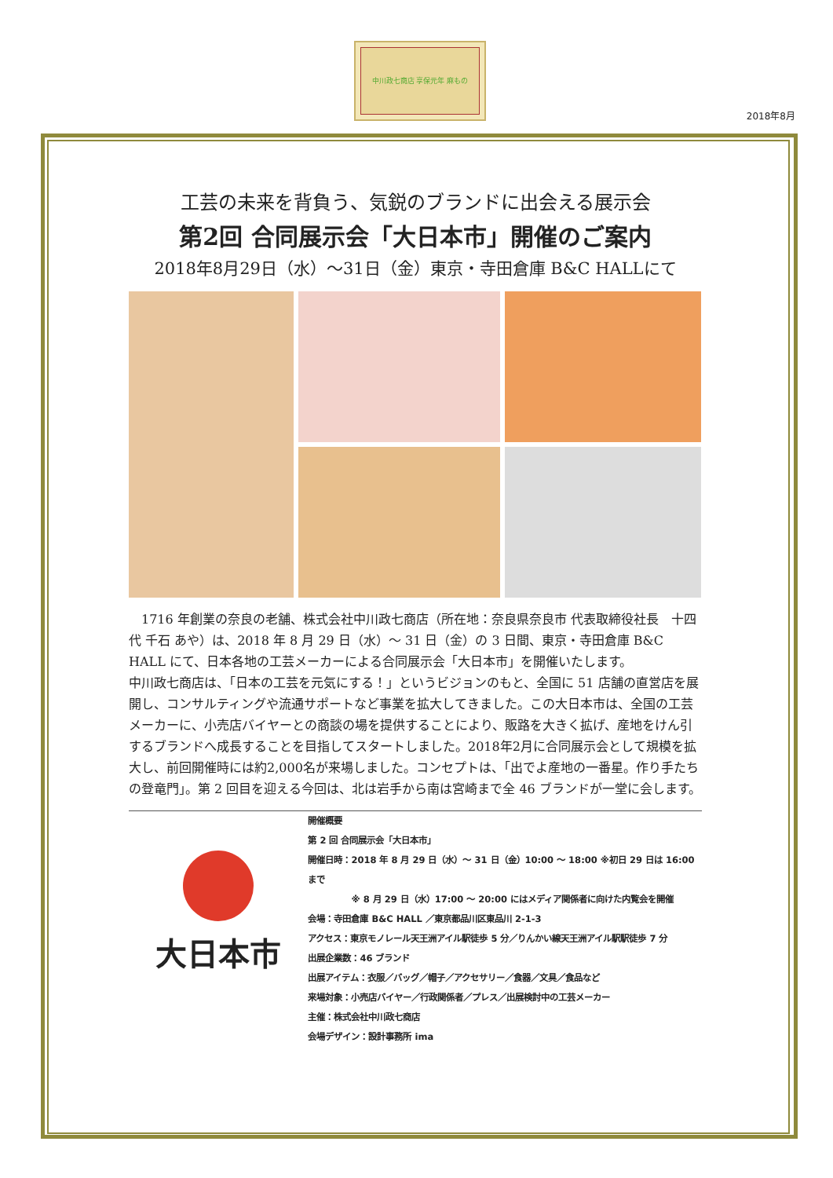中川政七商店 享保元年 麻もの
2018年8月
工芸の未来を背負う、気鋭のブランドに出会える展示会
第2回 合同展示会「大日本市」開催のご案内
2018年8月29日（水）～31日（金）東京・寺田倉庫 B&C HALLにて
　1716 年創業の奈良の老舗、株式会社中川政七商店（所在地：奈良県奈良市 代表取締役社長　十四代 千石 あや）は、2018 年 8 月 29 日（水）～ 31 日（金）の 3 日間、東京・寺田倉庫 B&C HALL にて、日本各地の工芸メーカーによる合同展示会「大日本市」を開催いたします。
中川政七商店は、「日本の工芸を元気にする！」というビジョンのもと、全国に 51 店舗の直営店を展開し、コンサルティングや流通サポートなど事業を拡大してきました。この大日本市は、全国の工芸メーカーに、小売店バイヤーとの商談の場を提供することにより、販路を大きく拡げ、産地をけん引するブランドへ成長することを目指してスタートしました。2018年2月に合同展示会として規模を拡大し、前回開催時には約2,000名が来場しました。コンセプトは、「出でよ産地の一番星。作り手たちの登竜門」。第 2 回目を迎える今回は、北は岩手から南は宮崎まで全 46 ブランドが一堂に会します。
大日本市
開催概要
第 2 回 合同展示会「大日本市」
開催日時：2018 年 8 月 29 日（水）～ 31 日（金）10:00 ～ 18:00 ※初日 29 日は 16:00 まで
　　　　　※ 8 月 29 日（水）17:00 ～ 20:00 にはメディア関係者に向けた内覧会を開催
会場：寺田倉庫 B&C HALL ／東京都品川区東品川 2-1-3
アクセス：東京モノレール天王洲アイル駅徒歩 5 分／りんかい線天王洲アイル駅駅徒歩 7 分
出展企業数：46 ブランド
出展アイテム：衣服／バッグ／帽子／アクセサリー／食器／文具／食品など
来場対象：小売店バイヤー／行政関係者／プレス／出展検討中の工芸メーカー
主催：株式会社中川政七商店
会場デザイン：設計事務所 ima